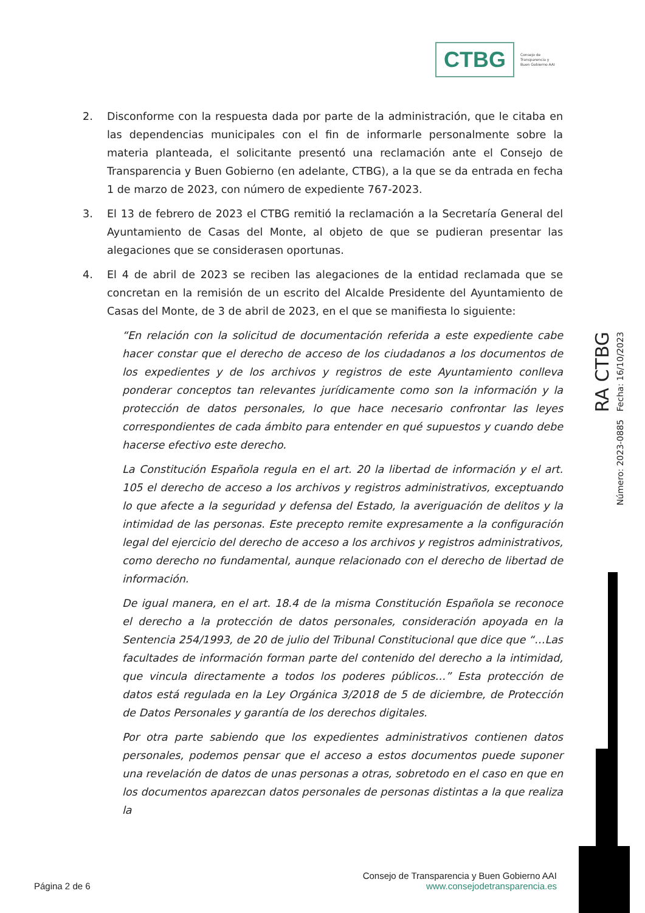CTBG Consejo de
Transparencia y
Buen Gobierno AAI
2. Disconforme con la respuesta dada por parte de la administración, que le citaba en las dependencias municipales con el fin de informarle personalmente sobre la materia planteada, el solicitante presentó una reclamación ante el Consejo de Transparencia y Buen Gobierno (en adelante, CTBG), a la que se da entrada en fecha 1 de marzo de 2023, con número de expediente 767-2023.
3. El 13 de febrero de 2023 el CTBG remitió la reclamación a la Secretaría General del Ayuntamiento de Casas del Monte, al objeto de que se pudieran presentar las alegaciones que se considerasen oportunas.
4. El 4 de abril de 2023 se reciben las alegaciones de la entidad reclamada que se concretan en la remisión de un escrito del Alcalde Presidente del Ayuntamiento de Casas del Monte, de 3 de abril de 2023, en el que se manifiesta lo siguiente:
“En relación con la solicitud de documentación referida a este expediente cabe hacer constar que el derecho de acceso de los ciudadanos a los documentos de los expedientes y de los archivos y registros de este Ayuntamiento conlleva ponderar conceptos tan relevantes jurídicamente como son la información y la protección de datos personales, lo que hace necesario confrontar las leyes correspondientes de cada ámbito para entender en qué supuestos y cuando debe hacerse efectivo este derecho.
La Constitución Española regula en el art. 20 la libertad de información y el art. 105 el derecho de acceso a los archivos y registros administrativos, exceptuando lo que afecte a la seguridad y defensa del Estado, la averiguación de delitos y la intimidad de las personas. Este precepto remite expresamente a la configuración legal del ejercicio del derecho de acceso a los archivos y registros administrativos, como derecho no fundamental, aunque relacionado con el derecho de libertad de información.
De igual manera, en el art. 18.4 de la misma Constitución Española se reconoce el derecho a la protección de datos personales, consideración apoyada en la Sentencia 254/1993, de 20 de julio del Tribunal Constitucional que dice que “…Las facultades de información forman parte del contenido del derecho a la intimidad, que vincula directamente a todos los poderes públicos…” Esta protección de datos está regulada en la Ley Orgánica 3/2018 de 5 de diciembre, de Protección de Datos Personales y garantía de los derechos digitales.
Por otra parte sabiendo que los expedientes administrativos contienen datos personales, podemos pensar que el acceso a estos documentos puede suponer una revelación de datos de unas personas a otras, sobretodo en el caso en que en los documentos aparezcan datos personales de personas distintas a la que realiza la
RA CTBG
Número: 2023-0885 Fecha: 16/10/2023
Página 2 de 6 Consejo de Transparencia y Buen Gobierno AAI
www.consejodetransparencia.es